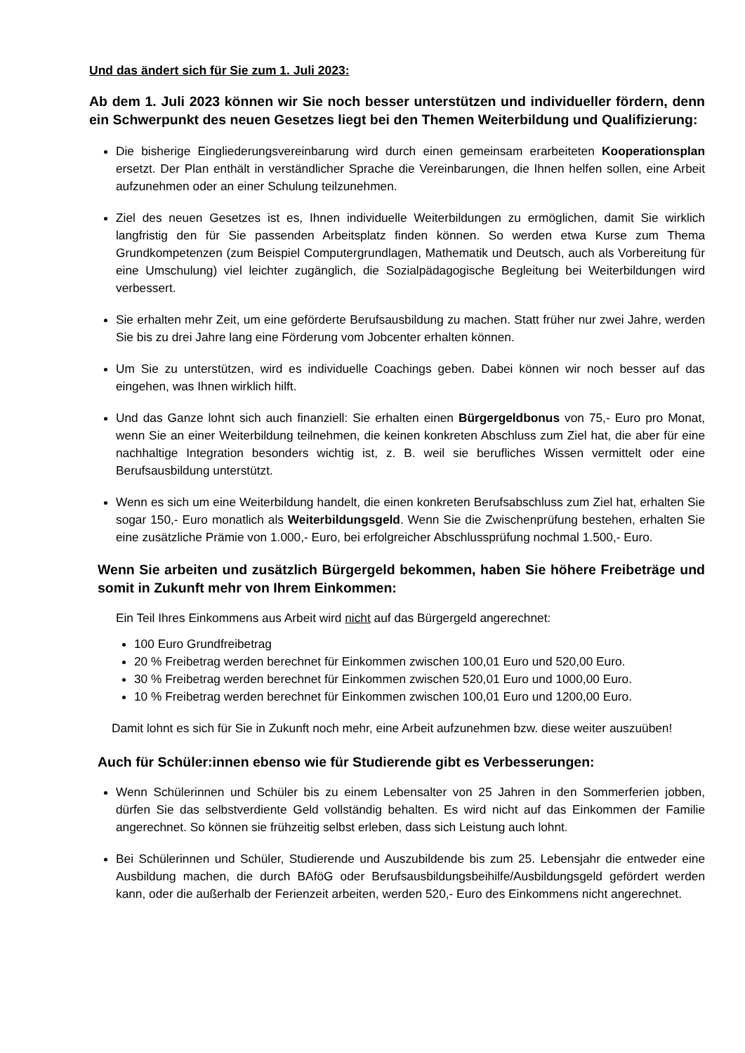Und das ändert sich für Sie zum 1. Juli 2023:
Ab dem 1. Juli 2023 können wir Sie noch besser unterstützen und individueller fördern, denn ein Schwerpunkt des neuen Gesetzes liegt bei den Themen Weiterbildung und Qualifizierung:
Die bisherige Eingliederungsvereinbarung wird durch einen gemeinsam erarbeiteten Kooperationsplan ersetzt. Der Plan enthält in verständlicher Sprache die Vereinbarungen, die Ihnen helfen sollen, eine Arbeit aufzunehmen oder an einer Schulung teilzunehmen.
Ziel des neuen Gesetzes ist es, Ihnen individuelle Weiterbildungen zu ermöglichen, damit Sie wirklich langfristig den für Sie passenden Arbeitsplatz finden können. So werden etwa Kurse zum Thema Grundkompetenzen (zum Beispiel Computergrundlagen, Mathematik und Deutsch, auch als Vorbereitung für eine Umschulung) viel leichter zugänglich, die Sozialpädagogische Begleitung bei Weiterbildungen wird verbessert.
Sie erhalten mehr Zeit, um eine geförderte Berufsausbildung zu machen. Statt früher nur zwei Jahre, werden Sie bis zu drei Jahre lang eine Förderung vom Jobcenter erhalten können.
Um Sie zu unterstützen, wird es individuelle Coachings geben. Dabei können wir noch besser auf das eingehen, was Ihnen wirklich hilft.
Und das Ganze lohnt sich auch finanziell: Sie erhalten einen Bürgergeldbonus von 75,- Euro pro Monat, wenn Sie an einer Weiterbildung teilnehmen, die keinen konkreten Abschluss zum Ziel hat, die aber für eine nachhaltige Integration besonders wichtig ist, z. B. weil sie berufliches Wissen vermittelt oder eine Berufsausbildung unterstützt.
Wenn es sich um eine Weiterbildung handelt, die einen konkreten Berufsabschluss zum Ziel hat, erhalten Sie sogar 150,- Euro monatlich als Weiterbildungsgeld. Wenn Sie die Zwischenprüfung bestehen, erhalten Sie eine zusätzliche Prämie von 1.000,- Euro, bei erfolgreicher Abschlussprüfung nochmal 1.500,- Euro.
Wenn Sie arbeiten und zusätzlich Bürgergeld bekommen, haben Sie höhere Freibeträge und somit in Zukunft mehr von Ihrem Einkommen:
Ein Teil Ihres Einkommens aus Arbeit wird nicht auf das Bürgergeld angerechnet:
100 Euro Grundfreibetrag
20 % Freibetrag werden berechnet für Einkommen zwischen 100,01 Euro und 520,00 Euro.
30 % Freibetrag werden berechnet für Einkommen zwischen 520,01 Euro und 1000,00 Euro.
10 % Freibetrag werden berechnet für Einkommen zwischen 100,01 Euro und 1200,00 Euro.
Damit lohnt es sich für Sie in Zukunft noch mehr, eine Arbeit aufzunehmen bzw. diese weiter auszuüben!
Auch für Schüler:innen ebenso wie für Studierende gibt es Verbesserungen:
Wenn Schülerinnen und Schüler bis zu einem Lebensalter von 25 Jahren in den Sommerferien jobben, dürfen Sie das selbstverdiente Geld vollständig behalten. Es wird nicht auf das Einkommen der Familie angerechnet. So können sie frühzeitig selbst erleben, dass sich Leistung auch lohnt.
Bei Schülerinnen und Schüler, Studierende und Auszubildende bis zum 25. Lebensjahr die entweder eine Ausbildung machen, die durch BAföG oder Berufsausbildungsbeihilfe/Ausbildungsgeld gefördert werden kann, oder die außerhalb der Ferienzeit arbeiten, werden 520,- Euro des Einkommens nicht angerechnet.